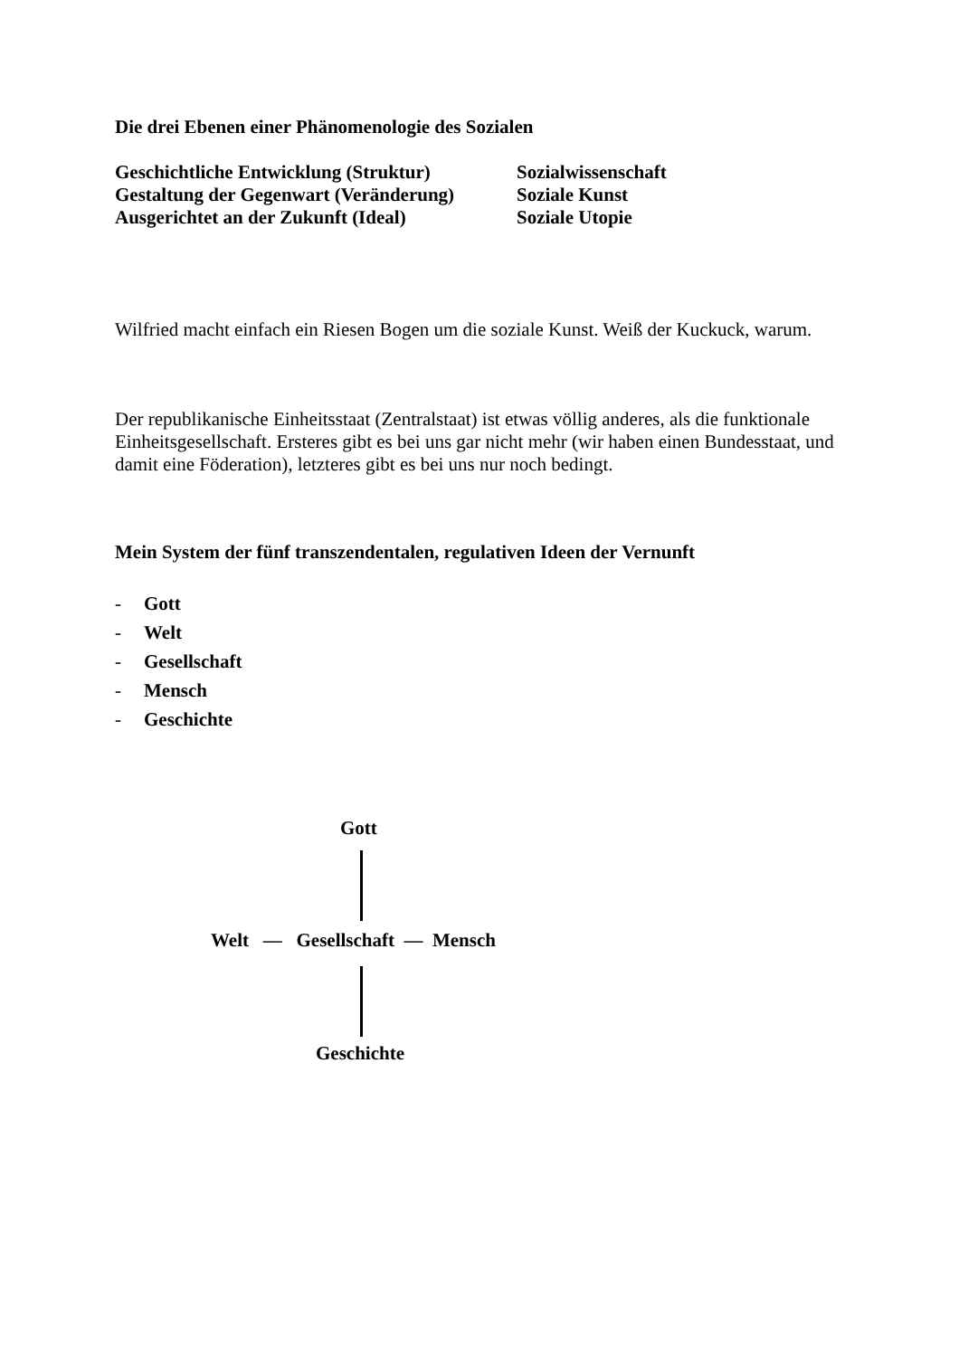Die drei Ebenen einer Phänomenologie des Sozialen
Geschichtliche Entwicklung (Struktur) Sozialwissenschaft
Gestaltung der Gegenwart (Veränderung) Soziale Kunst
Ausgerichtet an der Zukunft (Ideal) Soziale Utopie
Wilfried macht einfach ein Riesen Bogen um die soziale Kunst. Weiß der Kuckuck, warum.
Der republikanische Einheitsstaat (Zentralstaat) ist etwas völlig anderes, als die funktionale Einheitsgesellschaft. Ersteres gibt es bei uns gar nicht mehr (wir haben einen Bundesstaat, und damit eine Föderation), letzteres gibt es bei uns nur noch bedingt.
Mein System der fünf transzendentalen, regulativen Ideen der Vernunft
- Gott
- Welt
- Gesellschaft
- Mensch
- Geschichte
Gott
Welt — Gesellschaft — Mensch
Geschichte